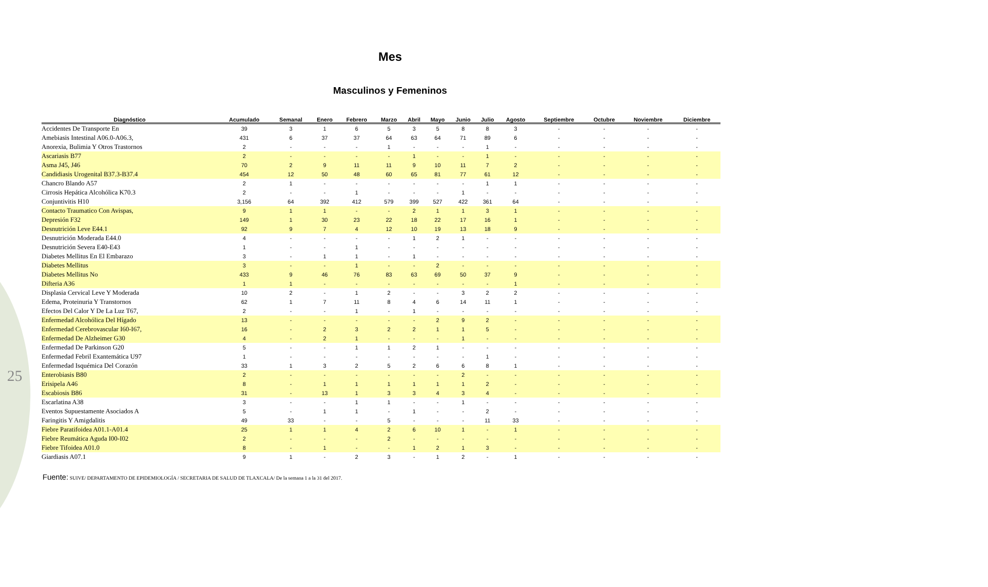25
Mes
Masculinos y Femeninos
| Diagnóstico | Acumulado | Semanal | Enero | Febrero | Marzo | Abril | Mayo | Junio | Julio | Agosto | Septiembre | Octubre | Noviembre | Diciembre |
| --- | --- | --- | --- | --- | --- | --- | --- | --- | --- | --- | --- | --- | --- | --- |
| Accidentes De Transporte En | 39 | 3 | 1 | 6 | 5 | 3 | 5 | 8 | 8 | 3 | - | - | - | - |
| Amebiasis Intestinal A06.0-A06.3, | 431 | 6 | 37 | 37 | 64 | 63 | 64 | 71 | 89 | 6 | - | - | - | - |
| Anorexia, Bulimia Y Otros Trastornos | 2 | - | - | - | 1 | - | - | - | 1 | - | - | - | - | - |
| Ascariasis B77 | 2 | - | - | - | - | 1 | - | - | 1 | - | - | - | - | - |
| Asma J45, J46 | 70 | 2 | 9 | 11 | 11 | 9 | 10 | 11 | 7 | 2 | - | - | - | - |
| Candidiasis Urogenital B37.3-B37.4 | 454 | 12 | 50 | 48 | 60 | 65 | 81 | 77 | 61 | 12 | - | - | - | - |
| Chancro Blando A57 | 2 | 1 | - | - | - | - | - | - | 1 | 1 | - | - | - | - |
| Cirrosis Hepática Alcohólica K70.3 | 2 | - | - | 1 | - | - | - | 1 | - | - | - | - | - | - |
| Conjuntivitis H10 | 3,156 | 64 | 392 | 412 | 579 | 399 | 527 | 422 | 361 | 64 | - | - | - | - |
| Contacto Traumatico Con Avispas, | 9 | 1 | 1 | - | - | 2 | 1 | 1 | 3 | 1 | - | - | - | - |
| Depresión F32 | 149 | 1 | 30 | 23 | 22 | 18 | 22 | 17 | 16 | 1 | - | - | - | - |
| Desnutrición Leve E44.1 | 92 | 9 | 7 | 4 | 12 | 10 | 19 | 13 | 18 | 9 | - | - | - | - |
| Desnutrición Moderada E44.0 | 4 | - | - | - | - | 1 | 2 | 1 | - | - | - | - | - | - |
| Desnutrición Severa E40-E43 | 1 | - | - | 1 | - | - | - | - | - | - | - | - | - | - |
| Diabetes Mellitus En El Embarazo | 3 | - | 1 | 1 | - | 1 | - | - | - | - | - | - | - | - |
| Diabetes Mellitus | 3 | - | - | 1 | - | - | 2 | - | - | - | - | - | - | - |
| Diabetes Mellitus No | 433 | 9 | 46 | 76 | 83 | 63 | 69 | 50 | 37 | 9 | - | - | - | - |
| Difteria A36 | 1 | 1 | - | - | - | - | - | - | - | 1 | - | - | - | - |
| Displasia Cervical Leve Y Moderada | 10 | 2 | - | 1 | 2 | - | - | 3 | 2 | 2 | - | - | - | - |
| Edema, Proteinuria Y Transtornos | 62 | 1 | 7 | 11 | 8 | 4 | 6 | 14 | 11 | 1 | - | - | - | - |
| Efectos Del Calor Y De La Luz T67, | 2 | - | - | 1 | - | 1 | - | - | - | - | - | - | - | - |
| Enfermedad Alcohólica Del Hígado | 13 | - | - | - | - | - | 2 | 9 | 2 | - | - | - | - | - |
| Enfermedad Cerebrovascular I60-I67, | 16 | - | 2 | 3 | 2 | 2 | 1 | 1 | 5 | - | - | - | - | - |
| Enfermedad De Alzheimer G30 | 4 | - | 2 | 1 | - | - | - | 1 | - | - | - | - | - | - |
| Enfermedad De Parkinson G20 | 5 | - | - | 1 | 1 | 2 | 1 | - | - | - | - | - | - | - |
| Enfermedad Febril Exantemática U97 | 1 | - | - | - | - | - | - | - | 1 | - | - | - | - | - |
| Enfermedad Isquémica Del Corazón | 33 | 1 | 3 | 2 | 5 | 2 | 6 | 6 | 8 | 1 | - | - | - | - |
| Enterobiasis B80 | 2 | - | - | - | - | - | - | 2 | - | - | - | - | - | - |
| Erisipela A46 | 8 | - | 1 | 1 | 1 | 1 | 1 | 1 | 2 | - | - | - | - | - |
| Escabiosis B86 | 31 | - | 13 | 1 | 3 | 3 | 4 | 3 | 4 | - | - | - | - | - |
| Escarlatina A38 | 3 | - | - | 1 | 1 | - | - | 1 | - | - | - | - | - | - |
| Eventos Supuestamente Asociados A | 5 | - | 1 | 1 | - | 1 | - | - | 2 | - | - | - | - | - |
| Faringitis Y Amigdalitis | 49 | 33 | - | - | 5 | - | - | - | 11 | 33 | - | - | - | - |
| Fiebre Paratifoidea A01.1-A01.4 | 25 | 1 | 1 | 4 | 2 | 6 | 10 | 1 | - | 1 | - | - | - | - |
| Fiebre Reumática Aguda I00-I02 | 2 | - | - | - | 2 | - | - | - | - | - | - | - | - | - |
| Fiebre Tifoidea A01.0 | 8 | - | 1 | - | - | 1 | 2 | 1 | 3 | - | - | - | - | - |
| Giardiasis A07.1 | 9 | 1 | - | 2 | 3 | - | 1 | 2 | - | 1 | - | - | - | - |
Fuente: SUIVE/ DEPARTAMENTO DE EPIDEMIOLOGÍA / SECRETARIA DE SALUD DE TLAXCALA/ De la semana 1 a la 31 del 2017.